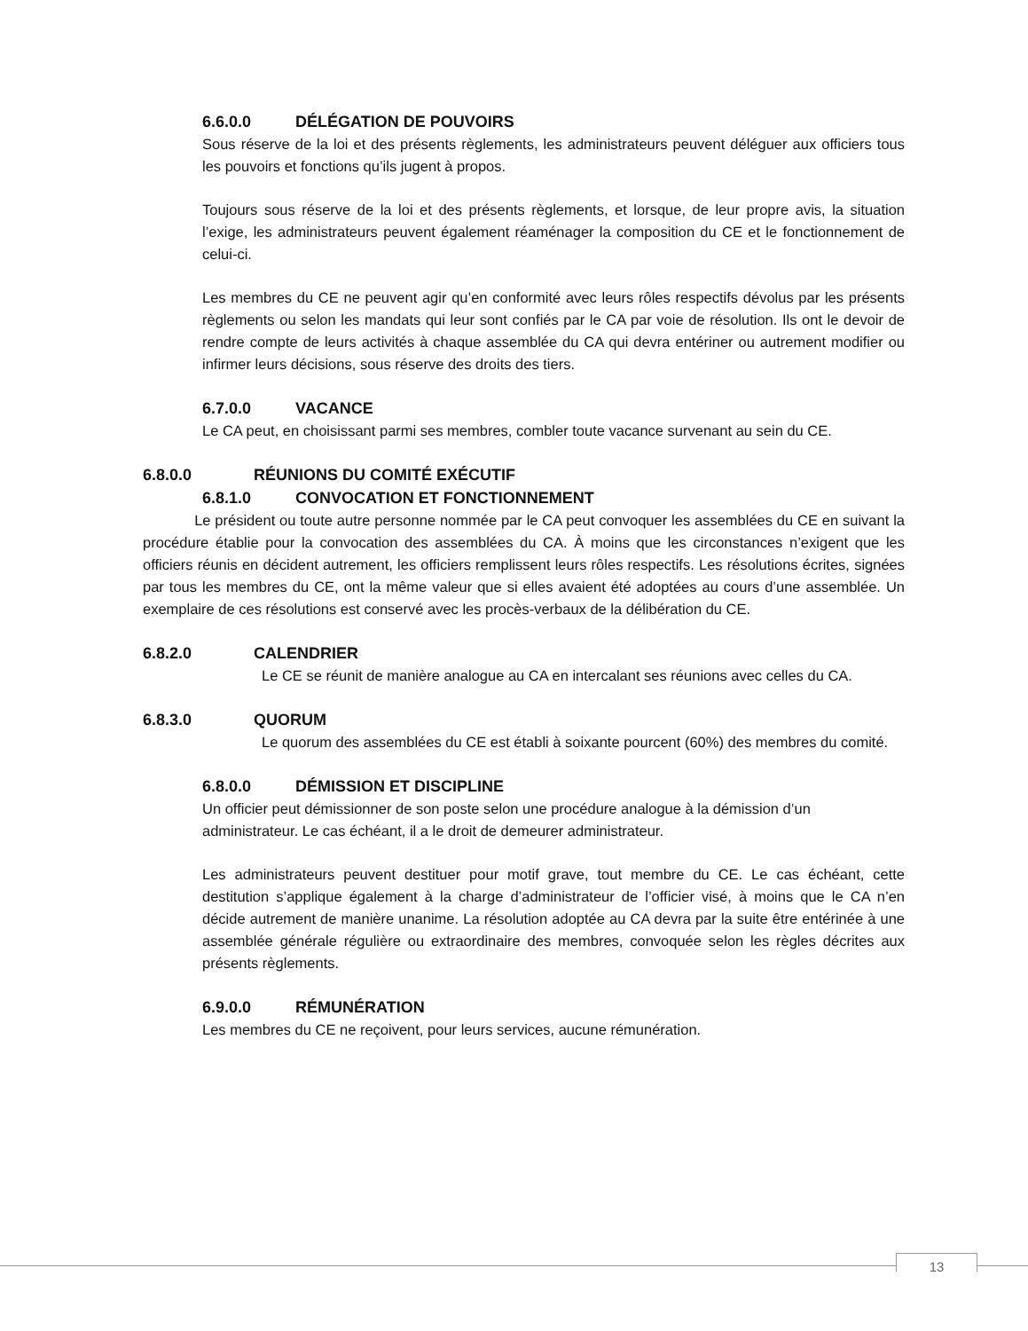6.6.0.0 DÉLÉGATION DE POUVOIRS
Sous réserve de la loi et des présents règlements, les administrateurs peuvent déléguer aux officiers tous les pouvoirs et fonctions qu’ils jugent à propos.
Toujours sous réserve de la loi et des présents règlements, et lorsque, de leur propre avis, la situation l’exige, les administrateurs peuvent également réaménager la composition du CE et le fonctionnement de celui-ci.
Les membres du CE ne peuvent agir qu’en conformité avec leurs rôles respectifs dévolus par les présents règlements ou selon les mandats qui leur sont confiés par le CA par voie de résolution. Ils ont le devoir de rendre compte de leurs activités à chaque assemblée du CA qui devra entériner ou autrement modifier ou infirmer leurs décisions, sous réserve des droits des tiers.
6.7.0.0 VACANCE
Le CA peut, en choisissant parmi ses membres, combler toute vacance survenant au sein du CE.
6.8.0.0 RÉUNIONS DU COMITÉ EXÉCUTIF
6.8.1.0 CONVOCATION ET FONCTIONNEMENT
Le président ou toute autre personne nommée par le CA peut convoquer les assemblées du CE en suivant la procédure établie pour la convocation des assemblées du CA. À moins que les circonstances n’exigent que les officiers réunis en décident autrement, les officiers remplissent leurs rôles respectifs. Les résolutions écrites, signées par tous les membres du CE, ont la même valeur que si elles avaient été adoptées au cours d’une assemblée. Un exemplaire de ces résolutions est conservé avec les procès-verbaux de la délibération du CE.
6.8.2.0 CALENDRIER
Le CE se réunit de manière analogue au CA en intercalant ses réunions avec celles du CA.
6.8.3.0 QUORUM
Le quorum des assemblées du CE est établi à soixante pourcent (60%) des membres du comité.
6.8.0.0 DÉMISSION ET DISCIPLINE
Un officier peut démissionner de son poste selon une procédure analogue à la démission d’un administrateur. Le cas échéant, il a le droit de demeurer administrateur.
Les administrateurs peuvent destituer pour motif grave, tout membre du CE. Le cas échéant, cette destitution s’applique également à la charge d’administrateur de l’officier visé, à moins que le CA n’en décide autrement de manière unanime. La résolution adoptée au CA devra par la suite être entérinée à une assemblée générale régulière ou extraordinaire des membres, convoquée selon les règles décrites aux présents règlements.
6.9.0.0 RÉMUNÉRATION
Les membres du CE ne reçoivent, pour leurs services, aucune rémunération.
13